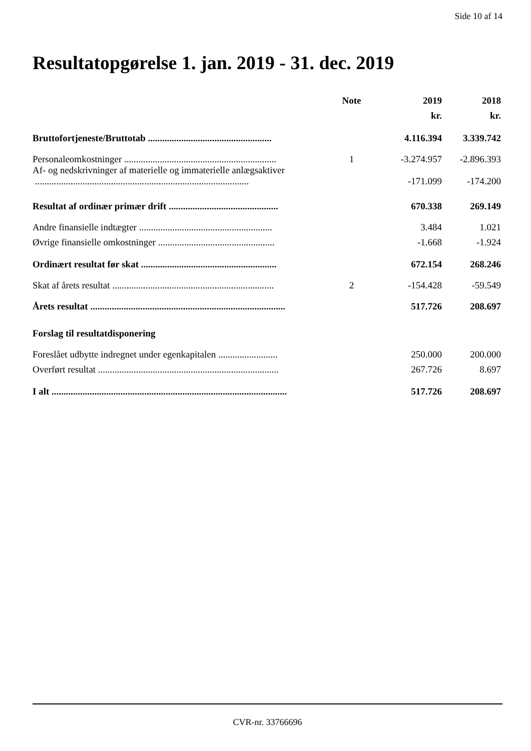Side 10 af 14
Resultatopgørelse 1. jan. 2019 - 31. dec. 2019
| | Note | 2019 | 2018 |
| --- | --- | --- | --- |
| | | kr. | kr. |
| Bruttofortjeneste/Bruttotab .................................................... | | 4.116.394 | 3.339.742 |
| Personaleomkostninger ................................................................ | 1 | -3.274.957 | -2.896.393 |
| Af- og nedskrivninger af materielle og immaterielle anlægsaktiver .......................................................................................... | | -171.099 | -174.200 |
| Resultat af ordinær primær drift .............................................. | | 670.338 | 269.149 |
| Andre finansielle indtægter ........................................................ | | 3.484 | 1.021 |
| Øvrige finansielle omkostninger ................................................. | | -1.668 | -1.924 |
| Ordinært resultat før skat ......................................................... | | 672.154 | 268.246 |
| Skat af årets resultat .................................................................... | 2 | -154.428 | -59.549 |
| Årets resultat .................................................................................. | | 517.726 | 208.697 |
| Forslag til resultatdisponering | | | |
| Foreslået udbytte indregnet under egenkapitalen ......................... | | 250.000 | 200.000 |
| Overført resultat ............................................................................ | | 267.726 | 8.697 |
| I alt ................................................................................................... | | 517.726 | 208.697 |
CVR-nr. 33766696